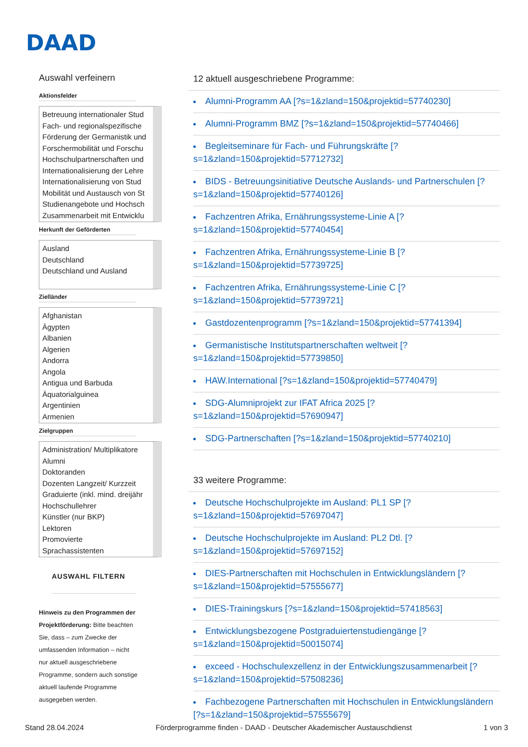DAAD
Auswahl verfeinern
Aktionsfelder
Betreuung internationaler Stud
Fach- und regionalspezifische
Förderung der Germanistik und
Forschermobilität und Forschu
Hochschulpartnerschaften und
Internationalisierung der Lehre
Internationalisierung von Stud
Mobilität und Austausch von St
Studienangebote und Hochsch
Zusammenarbeit mit Entwicklu
Herkunft der Geförderten
Ausland
Deutschland
Deutschland und Ausland
Zielländer
Afghanistan
Ägypten
Albanien
Algerien
Andorra
Angola
Antigua und Barbuda
Äquatorialguinea
Argentinien
Armenien
Zielgruppen
Administration/ Multiplikatore
Alumni
Doktoranden
Dozenten Langzeit/ Kurzzeit
Graduierte (inkl. mind. dreijähr
Hochschullehrer
Künstler (nur BKP)
Lektoren
Promovierte
Sprachassistenten
AUSWAHL FILTERN
Hinweis zu den Programmen der Projektförderung: Bitte beachten Sie, dass – zum Zwecke der umfassenden Information – nicht nur aktuell ausgeschriebene Programme, sondern auch sonstige aktuell laufende Programme ausgegeben werden.
12 aktuell ausgeschriebene Programme:
Alumni-Programm AA [?s=1&zland=150&projektid=57740230]
Alumni-Programm BMZ [?s=1&zland=150&projektid=57740466]
Begleitseminare für Fach- und Führungskräfte [?s=1&zland=150&projektid=57712732]
BIDS - Betreuungsinitiative Deutsche Auslands- und Partnerschulen [?s=1&zland=150&projektid=57740126]
Fachzentren Afrika, Ernährungssysteme-Linie A [?s=1&zland=150&projektid=57740454]
Fachzentren Afrika, Ernährungssysteme-Linie B [?s=1&zland=150&projektid=57739725]
Fachzentren Afrika, Ernährungssysteme-Linie C [?s=1&zland=150&projektid=57739721]
Gastdozentenprogramm [?s=1&zland=150&projektid=57741394]
Germanistische Institutspartnerschaften weltweit [?s=1&zland=150&projektid=57739850]
HAW.International [?s=1&zland=150&projektid=57740479]
SDG-Alumniprojekt zur IFAT Africa 2025 [?s=1&zland=150&projektid=57690947]
SDG-Partnerschaften [?s=1&zland=150&projektid=57740210]
33 weitere Programme:
Deutsche Hochschulprojekte im Ausland: PL1 SP [?s=1&zland=150&projektid=57697047]
Deutsche Hochschulprojekte im Ausland: PL2 Dtl. [?s=1&zland=150&projektid=57697152]
DIES-Partnerschaften mit Hochschulen in Entwicklungsländern [?s=1&zland=150&projektid=57555677]
DIES-Trainingskurs [?s=1&zland=150&projektid=57418563]
Entwicklungsbezogene Postgraduiertenstudiengänge [?s=1&zland=150&projektid=50015074]
exceed - Hochschulexzellenz in der Entwicklungszusammenarbeit [?s=1&zland=150&projektid=57508236]
Fachbezogene Partnerschaften mit Hochschulen in Entwicklungsländern [?s=1&zland=150&projektid=57555679]
Stand 28.04.2024 Förderprogramme finden - DAAD - Deutscher Akademischer Austauschdienst 1 von 3